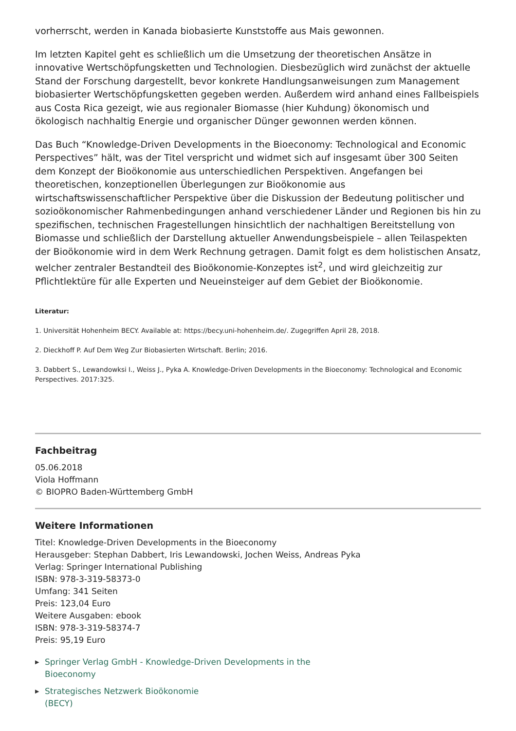vorherrscht, werden in Kanada biobasierte Kunststoffe aus Mais gewonnen.
Im letzten Kapitel geht es schließlich um die Umsetzung der theoretischen Ansätze in innovative Wertschöpfungsketten und Technologien. Diesbezüglich wird zunächst der aktuelle Stand der Forschung dargestellt, bevor konkrete Handlungsanweisungen zum Management biobasierter Wertschöpfungsketten gegeben werden. Außerdem wird anhand eines Fallbeispiels aus Costa Rica gezeigt, wie aus regionaler Biomasse (hier Kuhdung) ökonomisch und ökologisch nachhaltig Energie und organischer Dünger gewonnen werden können.
Das Buch “Knowledge-Driven Developments in the Bioeconomy: Technological and Economic Perspectives” hält, was der Titel verspricht und widmet sich auf insgesamt über 300 Seiten dem Konzept der Bioökonomie aus unterschiedlichen Perspektiven. Angefangen bei theoretischen, konzeptionellen Überlegungen zur Bioökonomie aus wirtschaftswissenschaftlicher Perspektive über die Diskussion der Bedeutung politischer und sozioökonomischer Rahmenbedingungen anhand verschiedener Länder und Regionen bis hin zu spezifischen, technischen Fragestellungen hinsichtlich der nachhaltigen Bereitstellung von Biomasse und schließlich der Darstellung aktueller Anwendungsbeispiele – allen Teilaspekten der Bioökonomie wird in dem Werk Rechnung getragen. Damit folgt es dem holistischen Ansatz, welcher zentraler Bestandteil des Bioökonomie-Konzeptes ist<sup>2</sup>, und wird gleichzeitig zur Pflichtlektüre für alle Experten und Neueinsteiger auf dem Gebiet der Bioökonomie.
Literatur:
1. Universität Hohenheim BECY. Available at: https://becy.uni-hohenheim.de/. Zugegriffen April 28, 2018.
2. Dieckhoff P. Auf Dem Weg Zur Biobasierten Wirtschaft. Berlin; 2016.
3. Dabbert S., Lewandowksi I., Weiss J., Pyka A. Knowledge-Driven Developments in the Bioeconomy: Technological and Economic Perspectives. 2017:325.
Fachbeitrag
05.06.2018
Viola Hoffmann
© BIOPRO Baden-Württemberg GmbH
Weitere Informationen
Titel: Knowledge-Driven Developments in the Bioeconomy
Herausgeber: Stephan Dabbert, Iris Lewandowski, Jochen Weiss, Andreas Pyka
Verlag: Springer International Publishing
ISBN: 978-3-319-58373-0
Umfang: 341 Seiten
Preis: 123,04 Euro
Weitere Ausgaben: ebook
ISBN: 978-3-319-58374-7
Preis: 95,19 Euro
▶ Springer Verlag GmbH - Knowledge-Driven Developments in the
Bioeconomy
▶ Strategisches Netzwerk Bioökonomie
(BECY)